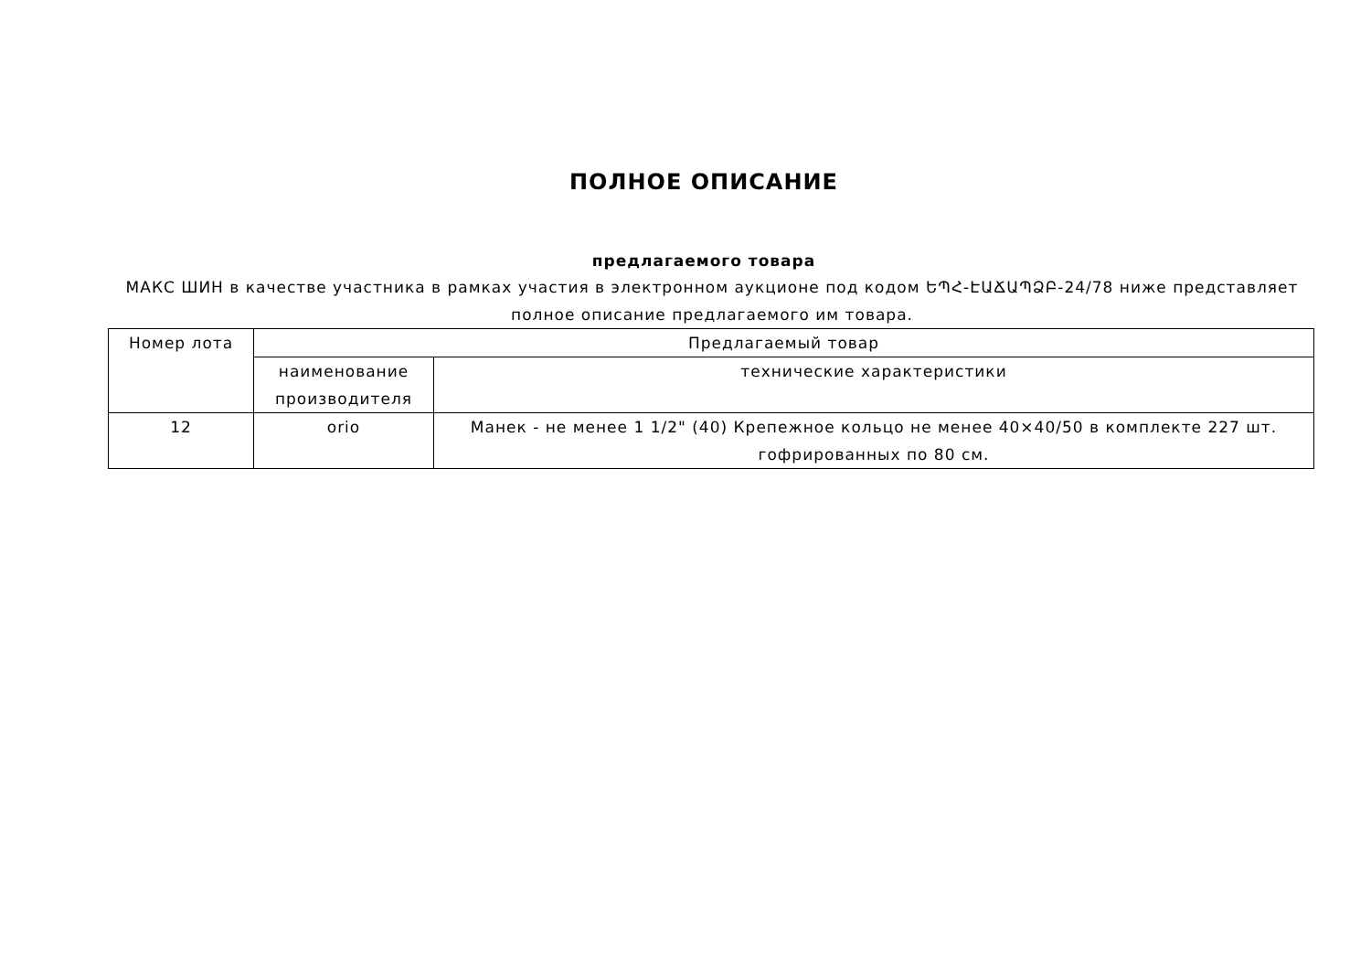ПОЛНОЕ ОПИСАНИЕ
предлагаемого товара
МАКС ШИН в качестве участника в рамках участия в электронном аукционе под кодом ԵՊՀ-ԷԱՃԱՊՁԲ-24/78 ниже представляет полное описание предлагаемого им товара.
| Номер лота | Предлагаемый товар | |
| --- | --- | --- |
| | наименование производителя | технические характеристики |
| 12 | orio | Манек - не менее 1 1/2" (40) Крепежное кольцо не менее 40×40/50 в комплекте 227 шт. гофрированных по 80 см. |